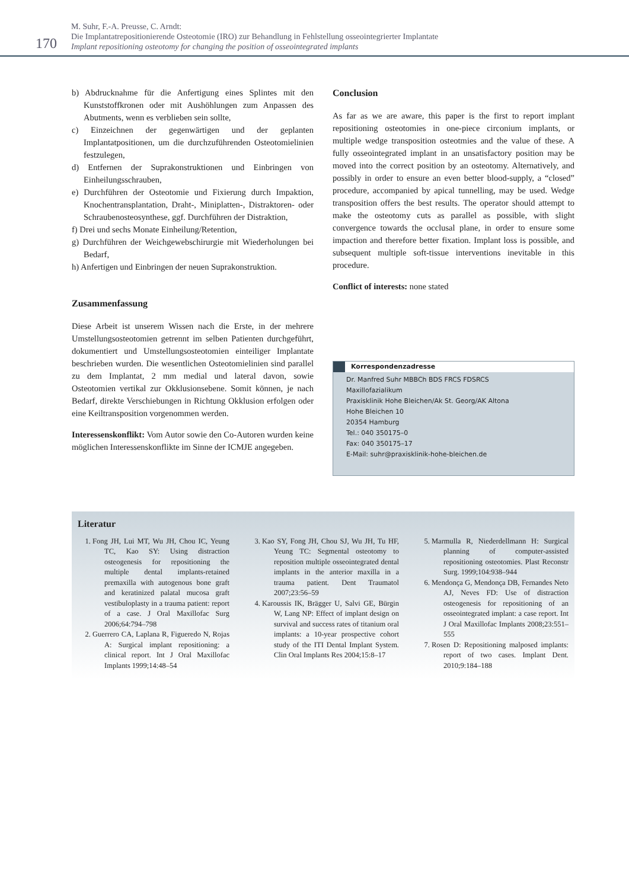170
M. Suhr, F.-A. Preusse, C. Arndt:
Die Implantatrepositionierende Osteotomie (IRO) zur Behandlung in Fehlstellung osseointegrierter Implantate
Implant repositioning osteotomy for changing the position of osseointegrated implants
b) Abdrucknahme für die Anfertigung eines Splintes mit den Kunststoffkronen oder mit Aushöhlungen zum Anpassen des Abutments, wenn es verblieben sein sollte,
c) Einzeichnen der gegenwärtigen und der geplanten Implantatpositionen, um die durchzuführenden Osteotomielinien festzulegen,
d) Entfernen der Suprakonstruktionen und Einbringen von Einheilungsschrauben,
e) Durchführen der Osteotomie und Fixierung durch Impaktion, Knochentransplantation, Draht-, Miniplatten-, Distraktoren- oder Schraubenosteosynthese, ggf. Durchführen der Distraktion,
f) Drei und sechs Monate Einheilung/Retention,
g) Durchführen der Weichgewebschirurgie mit Wiederholungen bei Bedarf,
h) Anfertigen und Einbringen der neuen Suprakonstruktion.
Zusammenfassung
Diese Arbeit ist unserem Wissen nach die Erste, in der mehrere Umstellungsosteotomien getrennt im selben Patienten durchgeführt, dokumentiert und Umstellungsosteotomien einteiliger Implantate beschrieben wurden. Die wesentlichen Osteotomielinien sind parallel zu dem Implantat, 2 mm medial und lateral davon, sowie Osteotomien vertikal zur Okklusionsebene. Somit können, je nach Bedarf, direkte Verschiebungen in Richtung Okklusion erfolgen oder eine Keiltransposition vorgenommen werden.
Interessenskonflikt: Vom Autor sowie den Co-Autoren wurden keine möglichen Interessenskonflikte im Sinne der ICMJE angegeben.
Conclusion
As far as we are aware, this paper is the first to report implant repositioning osteotomies in one-piece circonium implants, or multiple wedge transposition osteotmies and the value of these. A fully osseointegrated implant in an unsatisfactory position may be moved into the correct position by an osteotomy. Alternatively, and possibly in order to ensure an even better blood-supply, a “closed” procedure, accompanied by apical tunnelling, may be used. Wedge transposition offers the best results. The operator should attempt to make the osteotomy cuts as parallel as possible, with slight convergence towards the occlusal plane, in order to ensure some impaction and therefore better fixation. Implant loss is possible, and subsequent multiple soft-tissue interventions inevitable in this procedure.
Conflict of interests: none stated
Korrespondenzadresse
Dr. Manfred Suhr MBBCh BDS FRCS FDSRCS
Maxillofazialikum
Praxisklinik Hohe Bleichen/Ak St. Georg/AK Altona
Hohe Bleichen 10
20354 Hamburg
Tel.: 040 350175–0
Fax: 040 350175–17
E-Mail: suhr@praxisklinik-hohe-bleichen.de
Literatur
1. Fong JH, Lui MT, Wu JH, Chou IC, Yeung TC, Kao SY: Using distraction osteogenesis for repositioning the multiple dental implants-retained premaxilla with autogenous bone graft and keratinized palatal mucosa graft vestibuloplasty in a trauma patient: report of a case. J Oral Maxillofac Surg 2006;64:794–798
2. Guerrero CA, Laplana R, Figueredo N, Rojas A: Surgical implant repositioning: a clinical report. Int J Oral Maxillofac Implants 1999;14:48–54
3. Kao SY, Fong JH, Chou SJ, Wu JH, Tu HF, Yeung TC: Segmental osteotomy to reposition multiple osseointegrated dental implants in the anterior maxilla in a trauma patient. Dent Traumatol 2007;23:56–59
4. Karoussis IK, Brägger U, Salvi GE, Bürgin W, Lang NP: Effect of implant design on survival and success rates of titanium oral implants: a 10-year prospective cohort study of the ITI Dental Implant System. Clin Oral Implants Res 2004;15:8–17
5. Marmulla R, Niederdellmann H: Surgical planning of computer-assisted repositioning osteotomies. Plast Reconstr Surg. 1999;104:938–944
6. Mendonça G, Mendonça DB, Fernandes Neto AJ, Neves FD: Use of distraction osteogenesis for repositioning of an osseointegrated implant: a case report. Int J Oral Maxillofac Implants 2008;23:551–555
7. Rosen D: Repositioning malposed implants: report of two cases. Implant Dent. 2010;9:184–188